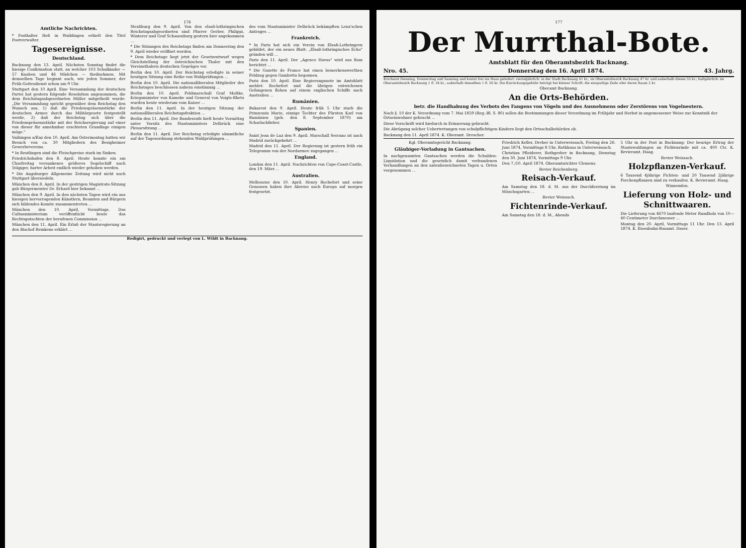176
Amtliche Nachrichten.
* Posthalter Heß in Waiblingen erhielt den Titel Postverwalter.
Tagesereignisse.
Deutschland.
Backnang den 13. April. Nächsten Sonntag findet die hiesige Confirmation statt, an welcher 103 Schulkinder — 57 Knaben und 46 Mädchen — theilnehmen. Mit demselben Tage beginnt auch, wie jeden Sommer, der Früh-Gottesdienst schon um 9 Uhr.
Stuttgart den 10 April. Eine Versammlung der deutschen Partei hat gestern folgende Resolution angenommen, die dem Reichstagsabgeordneten Müller mitgetheilt wurde: „Die Versammlung spricht gegenüber dem Reichstag den Wunsch aus, 1) daß die Friedenspräsenzstärke der deutschen Armee durch das Militärgesetz festgestellt werde, 2) daß der Reichstag sich über die Friedenspräsenzstärke mit der Reichsregierung auf einer von dieser für annehmbar erachteten Grundlage einigen möge."
Vaihingen a/Enz den 10. April. Am Ostermontag hatten wir Besuch von ca. 30 Mitgliedern des Besigheimer Gewerbevereins.
* In Reutlingen sind die Fleischpreise stark im Sinken.
Friedrichshafen den 8. April. Heute konnte ein am Charfreitag versunkenes größeres Segelschiff nach 5tägiger, harter Arbeit endlich wieder gehoben werden.
* Die Augsburger Allgemeine Zeitung wird nicht nach Stuttgart übersiedeln.
München den 8. April. In der gestrigen Magistrats-Sitzung gab Bürgermeister Dr. Erhard hier bekannt ...
München den 9. April. In den nächsten Tagen wird ein aus hiesigen hervorragenden Künstlern, Beamten und Bürgern sich bildendes Komite zusammentreten ...
München den 10. April, Vormittags. Das Cultusministerium veröffentlicht heute das Rechtsgutachten der berufenen Commission ...
München den 11. April. Ein Erlaß der Staatsregierung an den Bischof Reinkens erklärt ...
Straßburg den 9. April. Von den elsaß-lothringischen Reichstagsabgeordneten sind Pfarrer Gerber, Philippi, Winterer und Graf Schauenburg gestern hier angekommen ...
* Die Sitzungen des Reichstags finden am Donnerstag den 9. April wieder eröffnet worden.
* Dem Reichstage liegt jetzt der Gesetzentwurf wegen Gleichstellung der östreichischen Thaler mit den Vereinsthalern deutschen Gepräges vor.
Berlin den 10. April. Der Reichstag erledigte in seiner heutigen Sitzung eine Reihe von Wahlprüfungen ...
Berlin den 10. April. Die nationalliberalen Mitglieder des Reichstages beschlossen nahezu einstimmig ...
Berlin den 10. April. Feldmarschall Graf Moltke, Kriegsminister von Kameke und General von Voigts-Rhetz wurden heute wiederum vom Kaiser ...
Berlin den 11. April. In der heutigen Sitzung der nationalliberalen Reichstagsfraktion ...
Berlin den 11. April. Der Bundesrath hielt heute Vormittag unter Vorsitz des Staatsministers Delbrück eine Plenarsitzung ...
Berlin den 11. April. Der Reichstag erledigte sämmtliche auf der Tagesordnung stehenden Wahlprüfungen ...
des vom Staatsminister Delbrück bekämpften Lenz'schen Antrages ...
Frankreich.
* In Paris hat sich ein Verein von Elsaß-Lothringern gebildet, der ein neues Blatt: „Elsaß-lothringisches Echo" gründen will ...
Paris den 11. April. Der „Agence Havas" wird aus Rom berichtet ...
* Die Gazette de France hat einen bemerkenswerthen Feldzug gegen Gambetta begonnen.
Paris den 10. April. Eine Regierungsnote im Amtsblatt meldet: Rochefort und die übrigen entwichenen Gefangenen flohen auf einem englischen Schiffe nach Australien ...
Rumänien.
Bukarest den 9. April. Heute früh 5 Uhr starb die Prinzessin Marie, einzige Tochter des Fürsten Karl von Rumänien (geb. den 8. September 1870) am Scharlachfieber.
Spanien.
Saint Jean de Luz den 9. April. Marschall Serrano ist nach Madrid zurückgekehrt ...
Madrid den 11. April. Der Regierung ist gestern früh ein Telegramm von der Nordarmee zugegangen ...
England.
London den 11. April. Nachrichten von Cape-Coast-Castle, den 19. März ...
Australien.
Melbourne den 10. April. Henry Rochefort und seine Genossen haben ihre Abreise nach Europa auf morgen festgesetzt.
Redigirt, gedruckt und verlegt von L. Wildt in Backnang.
177
Der Murrthal-Bote.
Amtsblatt für den Oberamtsbezirk Backnang.
Nro. 45. Donnerstag den 16. April 1874. 43. Jahrg.
Erscheint Dienstag, Donnerstag und Samstag und kostet frei ins Haus geliefert: vierteljährlich: in der Stadt Backnang 41 kr., im Oberamtsbezirk Backnang 47 kr. und außerhalb dieses 55 kr.; halbjährlich: im Oberamtsbezirk Backnang 1 fl. 34 kr., außerhalb desselben 1 fl. 50 kr. Die Einrückungsgebühr beträgt bei kleiner Schrift: die einspaltige Zeile oder deren Raum 2 kr.
Oberamt Backnang.
An die Orts-Behörden.
betr. die Handhabung des Verbots des Fangens von Vögeln und des Ausnehmens oder Zerstörens von Vogelnestern.
Nach §. 10 der K. Verordnung vom 7. Mai 1859 (Reg.-Bl. S. 80) sollen die Bestimmungen dieser Verordnung im Frühjahr und Herbst in angemessener Weise zur Kenntniß der Ortseinwohner gebracht ...
Diese Vorschrift wird hiedurch in Erinnerung gebracht.
Die Abrügung solcher Uebertretungen von schulpflichtigen Kindern liegt den Ortsschulbehörden ob.
Backnang den 11. April 1874. K. Oberamt. Drescher.
Kgl. Oberamtsgericht Backnang.
Gläubiger-Vorladung in Gantsachen.
In nachgenannten Gantsachen werden die Schulden-Liquidation und die gesetzlich damit verbundenen Verhandlungen an den untenbezeichneten Tagen u. Orten vorgenommen ...
Friedrich Keller, Dreher in Unterweissach, Freitag den 26. Juni 1874, Vormittags 8 Uhr, Rathhaus in Unterweissach.
Christian Pfleiderer, Rothgerber in Backnang, Dienstag den 30. Juni 1874, Vormittags 9 Uhr.
Den 7./10. April 1874. Oberamtsrichter Clemens.
Revier Reichenberg.
Reisach-Verkauf.
Am Samstag den 18. d. M. aus der Durchforstung im Mönchsgarten ...
Revier Weissach.
Fichtenrinde-Verkauf.
Am Samstag den 18. d. M., Abends
5 Uhr in der Post in Backnang: Der heurige Ertrag der Staatswaldungen an Fichtenrinde mit ca. 400 Ctr. K. Revieramt. Haag.
Revier Weissach.
Holzpflanzen-Verkauf.
6 Tausend 4jährige Fichten- und 20 Tausend 2jährige Forchenpflanzen sind zu verkaufen. K. Revieramt. Haag.
Winnenden.
Lieferung von Holz- und Schnittwaaren.
Die Lieferung von 4670 laufende Meter Rundholz von 10—40 Centimeter Durchmesser ...
Montag den 20. April, Vormittags 11 Uhr. Den 13. April 1874. K. Eisenbahn-Bauamt. Daser.